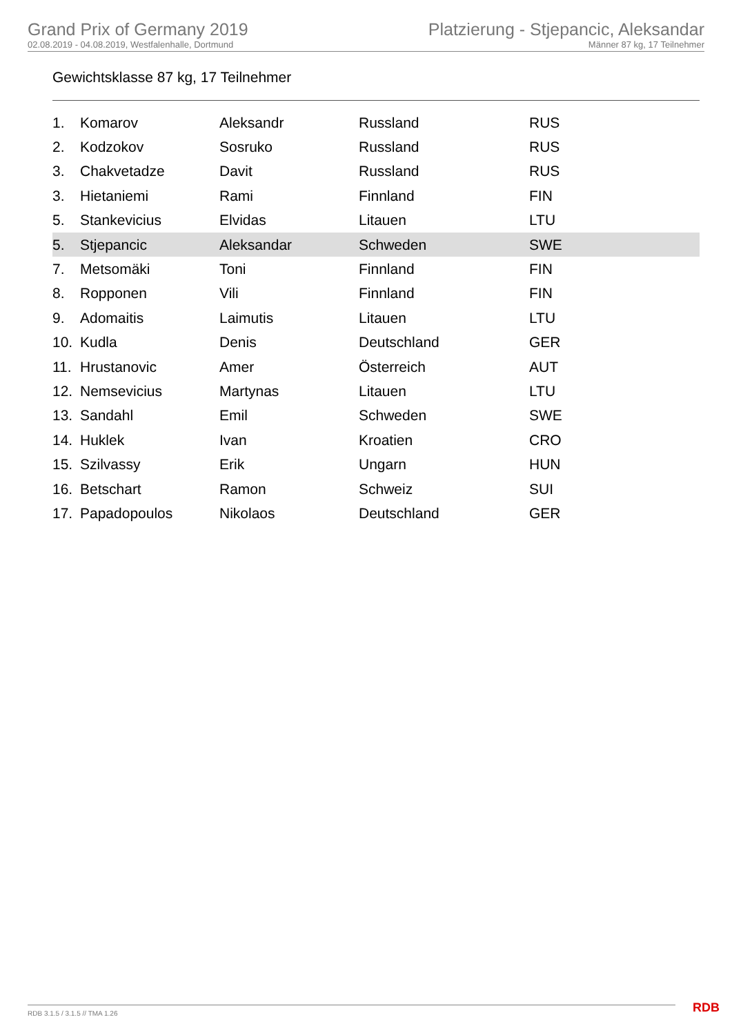Grand Prix of Germany 2019
02.08.2019 - 04.08.2019, Westfalenhalle, Dortmund
Platzierung - Stjepancic, Aleksandar
Männer 87 kg, 17 Teilnehmer
Gewichtsklasse 87 kg, 17 Teilnehmer
| 1. | Komarov | Aleksandr | Russland | RUS |
| 2. | Kodzokov | Sosruko | Russland | RUS |
| 3. | Chakvetadze | Davit | Russland | RUS |
| 3. | Hietaniemi | Rami | Finnland | FIN |
| 5. | Stankevicius | Elvidas | Litauen | LTU |
| 5. | Stjepancic | Aleksandar | Schweden | SWE |
| 7. | Metsomäki | Toni | Finnland | FIN |
| 8. | Ropponen | Vili | Finnland | FIN |
| 9. | Adomaitis | Laimutis | Litauen | LTU |
| 10. | Kudla | Denis | Deutschland | GER |
| 11. | Hrustanovic | Amer | Österreich | AUT |
| 12. | Nemsevicius | Martynas | Litauen | LTU |
| 13. | Sandahl | Emil | Schweden | SWE |
| 14. | Huklek | Ivan | Kroatien | CRO |
| 15. | Szilvassy | Erik | Ungarn | HUN |
| 16. | Betschart | Ramon | Schweiz | SUI |
| 17. | Papadopoulos | Nikolaos | Deutschland | GER |
RDB 3.1.5 / 3.1.5 // TMA 1.26 RDB